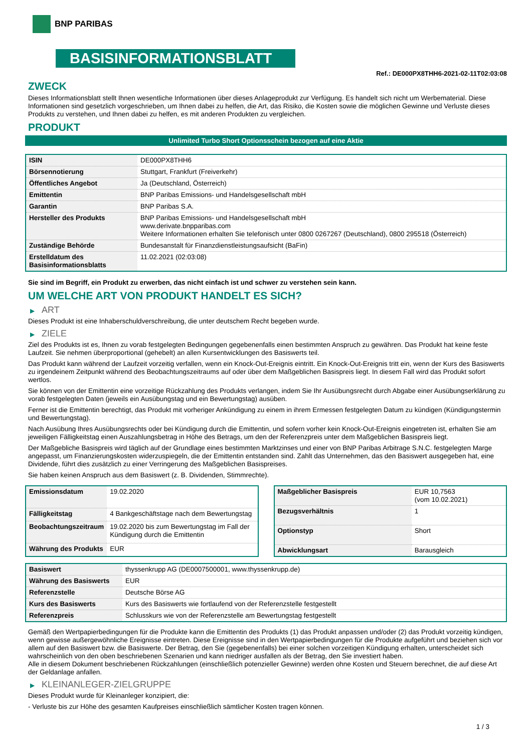BNP PARIBAS
BASISINFORMATIONSBLATT
Ref.: DE000PX8THH6-2021-02-11T02:03:08
ZWECK
Dieses Informationsblatt stellt Ihnen wesentliche Informationen über dieses Anlageprodukt zur Verfügung. Es handelt sich nicht um Werbematerial. Diese Informationen sind gesetzlich vorgeschrieben, um Ihnen dabei zu helfen, die Art, das Risiko, die Kosten sowie die möglichen Gewinne und Verluste dieses Produkts zu verstehen, und Ihnen dabei zu helfen, es mit anderen Produkten zu vergleichen.
PRODUKT
Unlimited Turbo Short Optionsschein bezogen auf eine Aktie
| ISIN | DE000PX8THH6 |
| Börsennotierung | Stuttgart, Frankfurt (Freiverkehr) |
| Öffentliches Angebot | Ja (Deutschland, Österreich) |
| Emittentin | BNP Paribas Emissions- und Handelsgesellschaft mbH |
| Garantin | BNP Paribas S.A. |
| Hersteller des Produkts | BNP Paribas Emissions- und Handelsgesellschaft mbH www.derivate.bnpparibas.com Weitere Informationen erhalten Sie telefonisch unter 0800 0267267 (Deutschland), 0800 295518 (Österreich) |
| Zuständige Behörde | Bundesanstalt für Finanzdienstleistungsaufsicht (BaFin) |
| Erstelldatum des Basisinformationsblatts | 11.02.2021 (02:03:08) |
Sie sind im Begriff, ein Produkt zu erwerben, das nicht einfach ist und schwer zu verstehen sein kann.
UM WELCHE ART VON PRODUKT HANDELT ES SICH?
▶ ART
Dieses Produkt ist eine Inhaberschuldverschreibung, die unter deutschem Recht begeben wurde.
▶ ZIELE
Ziel des Produkts ist es, Ihnen zu vorab festgelegten Bedingungen gegebenenfalls einen bestimmten Anspruch zu gewähren. Das Produkt hat keine feste Laufzeit. Sie nehmen überproportional (gehebelt) an allen Kursentwicklungen des Basiswerts teil.
Das Produkt kann während der Laufzeit vorzeitig verfallen, wenn ein Knock-Out-Ereignis eintritt. Ein Knock-Out-Ereignis tritt ein, wenn der Kurs des Basiswerts zu irgendeinem Zeitpunkt während des Beobachtungszeitraums auf oder über dem Maßgeblichen Basispreis liegt. In diesem Fall wird das Produkt sofort wertlos.
Sie können von der Emittentin eine vorzeitige Rückzahlung des Produkts verlangen, indem Sie Ihr Ausübungsrecht durch Abgabe einer Ausübungserklärung zu vorab festgelegten Daten (jeweils ein Ausübungstag und ein Bewertungstag) ausüben.
Ferner ist die Emittentin berechtigt, das Produkt mit vorheriger Ankündigung zu einem in ihrem Ermessen festgelegten Datum zu kündigen (Kündigungstermin und Bewertungstag).
Nach Ausübung Ihres Ausübungsrechts oder bei Kündigung durch die Emittentin, und sofern vorher kein Knock-Out-Ereignis eingetreten ist, erhalten Sie am jeweiligen Fälligkeitstag einen Auszahlungsbetrag in Höhe des Betrags, um den der Referenzpreis unter dem Maßgeblichen Basispreis liegt.
Der Maßgebliche Basispreis wird täglich auf der Grundlage eines bestimmten Marktzinses und einer von BNP Paribas Arbitrage S.N.C. festgelegten Marge angepasst, um Finanzierungskosten widerzuspiegeln, die der Emittentin entstanden sind. Zahlt das Unternehmen, das den Basiswert ausgegeben hat, eine Dividende, führt dies zusätzlich zu einer Verringerung des Maßgeblichen Basispreises.
Sie haben keinen Anspruch aus dem Basiswert (z. B. Dividenden, Stimmrechte).
| Emissionsdatum | 19.02.2020 |
| Fälligkeitstag | 4 Bankgeschäftstage nach dem Bewertungstag |
| Beobachtungszeitraum | 19.02.2020 bis zum Bewertungstag im Fall der Kündigung durch die Emittentin |
| Währung des Produkts | EUR |
| Maßgeblicher Basispreis | EUR 10,7563 (vom 10.02.2021) |
| Bezugsverhältnis | 1 |
| Optionstyp | Short |
| Abwicklungsart | Barausgleich |
| Basiswert | thyssenkrupp AG (DE0007500001, www.thyssenkrupp.de) |
| Währung des Basiswerts | EUR |
| Referenzstelle | Deutsche Börse AG |
| Kurs des Basiswerts | Kurs des Basiswerts wie fortlaufend von der Referenzstelle festgestellt |
| Referenzpreis | Schlusskurs wie von der Referenzstelle am Bewertungstag festgestellt |
Gemäß den Wertpapierbedingungen für die Produkte kann die Emittentin des Produkts (1) das Produkt anpassen und/oder (2) das Produkt vorzeitig kündigen, wenn gewisse außergewöhnliche Ereignisse eintreten. Diese Ereignisse sind in den Wertpapierbedingungen für die Produkte aufgeführt und beziehen sich vor allem auf den Basiswert bzw. die Basiswerte. Der Betrag, den Sie (gegebenenfalls) bei einer solchen vorzeitigen Kündigung erhalten, unterscheidet sich wahrscheinlich von den oben beschriebenen Szenarien und kann niedriger ausfallen als der Betrag, den Sie investiert haben.
Alle in diesem Dokument beschriebenen Rückzahlungen (einschließlich potenzieller Gewinne) werden ohne Kosten und Steuern berechnet, die auf diese Art der Geldanlage anfallen.
▶ KLEINANLEGER-ZIELGRUPPE
Dieses Produkt wurde für Kleinanleger konzipiert, die:
- Verluste bis zur Höhe des gesamten Kaufpreises einschließlich sämtlicher Kosten tragen können.
1 / 3